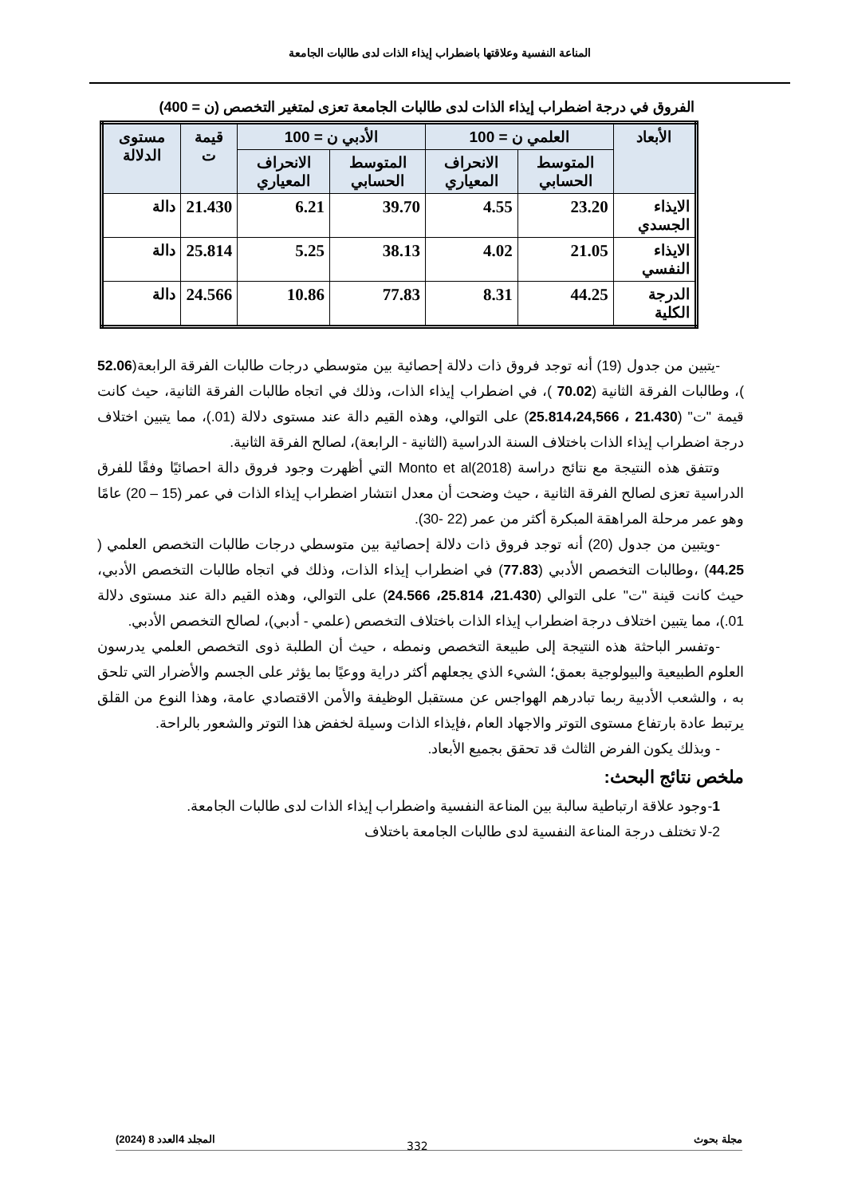المناعة النفسية وعلاقتها باضطراب إيذاء الذات لدى طالبات الجامعة
الفروق في درجة اضطراب إيذاء الذات لدى طالبات الجامعة تعزى لمتغير التخصص (ن = 400)
| الأبعاد | العلمي ن = 100 | | الأدبي ن = 100 | | قيمة ت | مستوى الدلالة |
| --- | --- | --- | --- | --- | --- | --- |
| | المتوسط الحسابي | الانحراف المعياري | المتوسط الحسابي | الانحراف المعياري | | |
| الايذاء الجسدي | 23.20 | 4.55 | 39.70 | 6.21 | 21.430 | دالة |
| الايذاء النفسي | 21.05 | 4.02 | 38.13 | 5.25 | 25.814 | دالة |
| الدرجة الكلية | 44.25 | 8.31 | 77.83 | 10.86 | 24.566 | دالة |
-يتبين من جدول (19) أنه توجد فروق ذات دلالة إحصائية بين متوسطي درجات طالبات الفرقة الرابعة(52.06 )، وطالبات الفرقة الثانية (70.02 )، في اضطراب إيذاء الذات، وذلك في اتجاه طالبات الفرقة الثانية، حيث كانت قيمة "ت" (21.430 ، 25.814،24,566) على التوالي، وهذه القيم دالة عند مستوى دلالة (01.)، مما يتبين اختلاف درجة اضطراب إيذاء الذات باختلاف السنة الدراسية (الثانية - الرابعة)، لصالح الفرقة الثانية.
وتتفق هذه النتيجة مع نتائج دراسة Monto et al(2018) التي أظهرت وجود فروق دالة احصائيًا وفقًا للفرق الدراسية تعزى لصالح الفرقة الثانية ، حيث وضحت أن معدل انتشار اضطراب إيذاء الذات في عمر (15 – 20) عامًا وهو عمر مرحلة المراهقة المبكرة أكثر من عمر (22 -30).
-ويتبين من جدول (20) أنه توجد فروق ذات دلالة إحصائية بين متوسطي درجات طالبات التخصص العلمي ( 44.25) ،وطالبات التخصص الأدبي (77.83) في اضطراب إيذاء الذات، وذلك في اتجاه طالبات التخصص الأدبي، حيث كانت قينة "ت" على التوالي (21.430، 25.814، 24.566) على التوالي، وهذه القيم دالة عند مستوى دلالة 01.)، مما يتبين اختلاف درجة اضطراب إيذاء الذات باختلاف التخصص (علمي - أدبي)، لصالح التخصص الأدبي.
-وتفسر الباحثة هذه النتيجة إلى طبيعة التخصص ونمطه ، حيث أن الطلبة ذوى التخصص العلمي يدرسون العلوم الطبيعية والبيولوجية بعمق؛ الشيء الذي يجعلهم أكثر دراية ووعيًا بما يؤثر على الجسم والأضرار التي تلحق به ، والشعب الأدبية ربما تبادرهم الهواجس عن مستقبل الوظيفة والأمن الاقتصادي عامة، وهذا النوع من القلق يرتبط عادة بارتفاع مستوى التوتر والاجهاد العام ،فإيذاء الذات وسيلة لخفض هذا التوتر والشعور بالراحة.
- وبذلك يكون الفرض الثالث قد تحقق بجميع الأبعاد.
ملخص نتائج البحث:
1-وجود علاقة ارتباطية سالبة بين المناعة النفسية واضطراب إيذاء الذات لدى طالبات الجامعة.
2-لا تختلف درجة المناعة النفسية لدى طالبات الجامعة باختلاف
مجلة بحوث المجلد 4العدد 8 (2024)
332